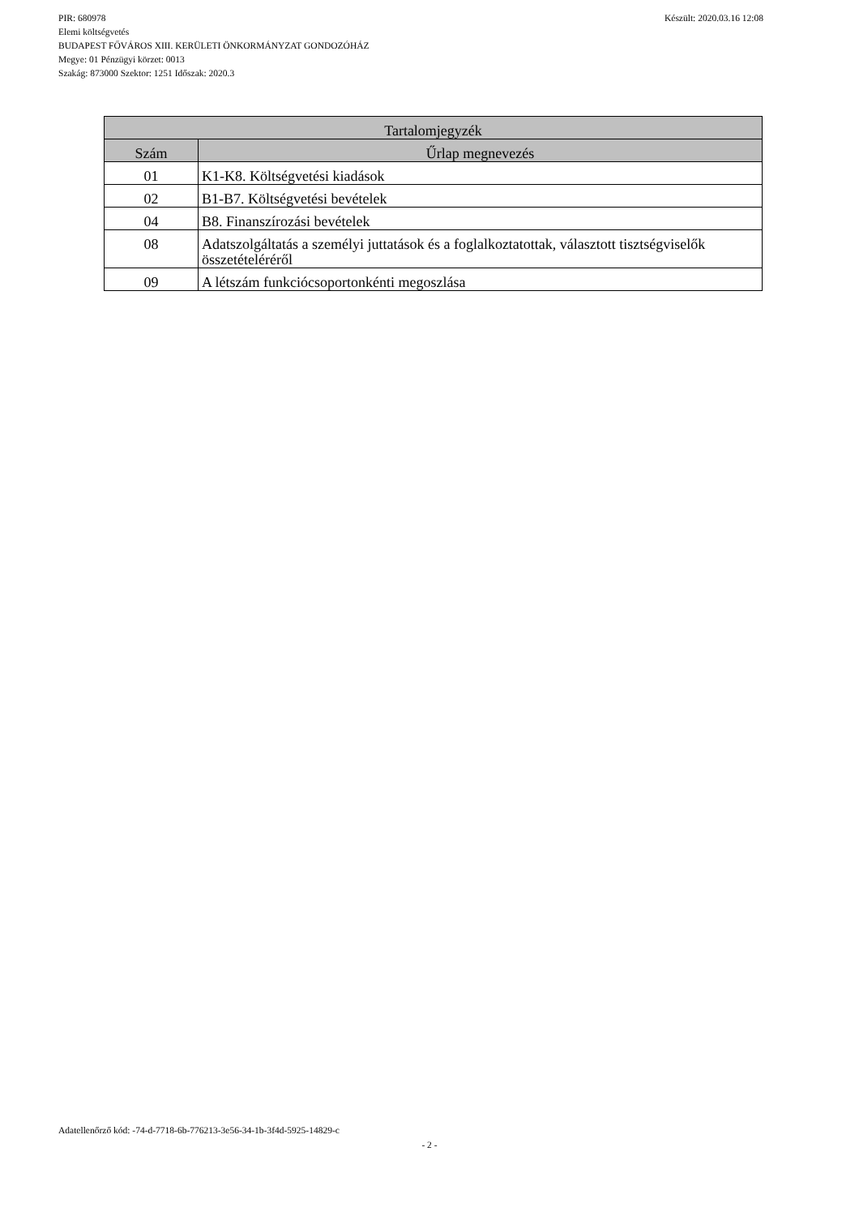Készült: 2020.03.16 12:08 PIR: 680978
Elemi költségvetés
BUDAPEST FŐVÁROS XIII. KERÜLETI ÖNKORMÁNYZAT GONDOZÓHÁZ
Megye: 01 Pénzügyi körzet: 0013
Szakág: 873000 Szektor: 1251 Időszak: 2020.3
| Tartalomjegyzék | |
| --- | --- |
| Szám | Űrlap megnevezés |
| 01 | K1-K8. Költségvetési kiadások |
| 02 | B1-B7. Költségvetési bevételek |
| 04 | B8. Finanszírozási bevételek |
| 08 | Adatszolgáltatás a személyi juttatások és a foglalkoztatottak, választott tisztségviselők összetételéréről |
| 09 | A létszám funkciócsoportonkénti megoszlása |
Adatellenőrző kód: -74-d-7718-6b-776213-3e56-34-1b-3f4d-5925-14829-c
- 2 -